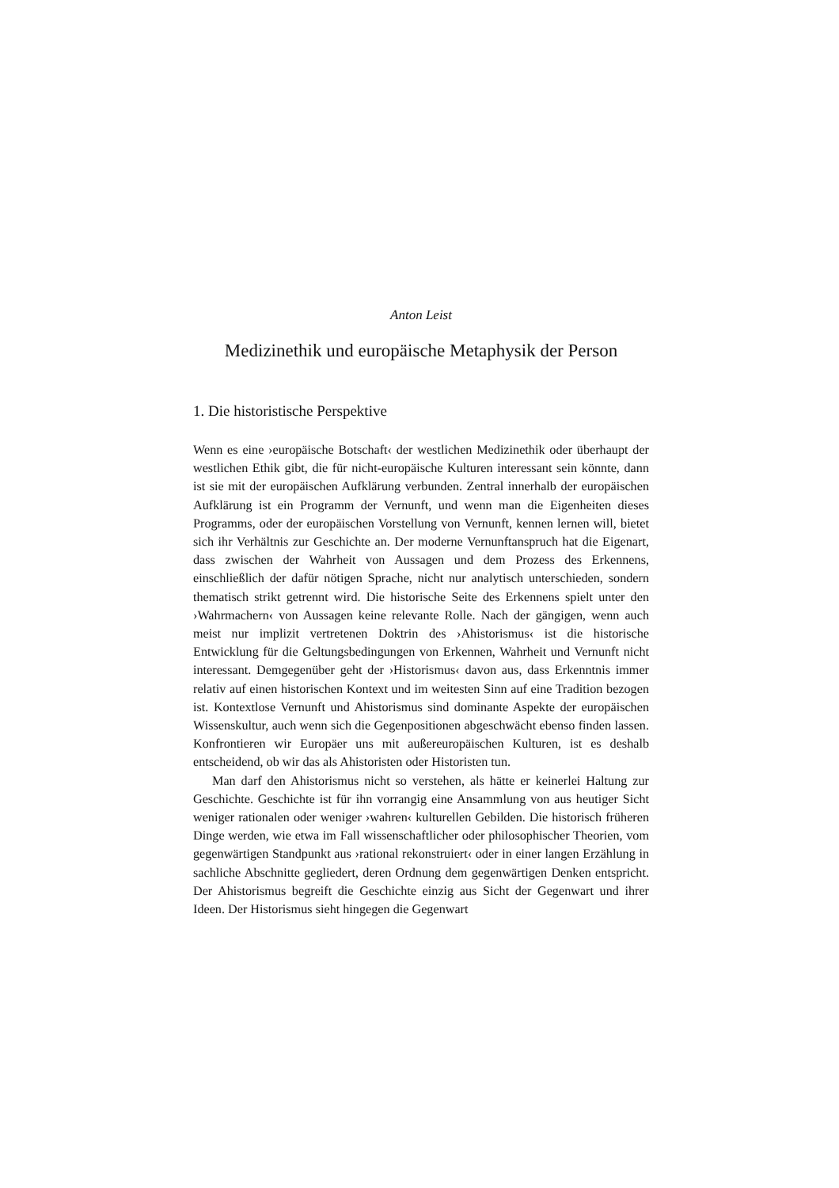Anton Leist
Medizinethik und europäische Metaphysik der Person
1. Die historistische Perspektive
Wenn es eine ›europäische Botschaft‹ der westlichen Medizinethik oder überhaupt der westlichen Ethik gibt, die für nicht-europäische Kulturen interessant sein könnte, dann ist sie mit der europäischen Aufklärung verbunden. Zentral innerhalb der europäischen Aufklärung ist ein Programm der Vernunft, und wenn man die Eigenheiten dieses Programms, oder der europäischen Vorstellung von Vernunft, kennen lernen will, bietet sich ihr Verhältnis zur Geschichte an. Der moderne Vernunftanspruch hat die Eigenart, dass zwischen der Wahrheit von Aussagen und dem Prozess des Erkennens, einschließlich der dafür nötigen Sprache, nicht nur analytisch unterschieden, sondern thematisch strikt getrennt wird. Die historische Seite des Erkennens spielt unter den ›Wahrmachern‹ von Aussagen keine relevante Rolle. Nach der gängigen, wenn auch meist nur implizit vertretenen Doktrin des ›Ahistorismus‹ ist die historische Entwicklung für die Geltungsbedingungen von Erkennen, Wahrheit und Vernunft nicht interessant. Demgegenüber geht der ›Historismus‹ davon aus, dass Erkenntnis immer relativ auf einen historischen Kontext und im weitesten Sinn auf eine Tradition bezogen ist. Kontextlose Vernunft und Ahistorismus sind dominante Aspekte der europäischen Wissenskultur, auch wenn sich die Gegenpositionen abgeschwächt ebenso finden lassen. Konfrontieren wir Europäer uns mit außereuropäischen Kulturen, ist es deshalb entscheidend, ob wir das als Ahistoristen oder Historisten tun.
Man darf den Ahistorismus nicht so verstehen, als hätte er keinerlei Haltung zur Geschichte. Geschichte ist für ihn vorrangig eine Ansammlung von aus heutiger Sicht weniger rationalen oder weniger ›wahren‹ kulturellen Gebilden. Die historisch früheren Dinge werden, wie etwa im Fall wissenschaftlicher oder philosophischer Theorien, vom gegenwärtigen Standpunkt aus ›rational rekonstruiert‹ oder in einer langen Erzählung in sachliche Abschnitte gegliedert, deren Ordnung dem gegenwärtigen Denken entspricht. Der Ahistorismus begreift die Geschichte einzig aus Sicht der Gegenwart und ihrer Ideen. Der Historismus sieht hingegen die Gegenwart